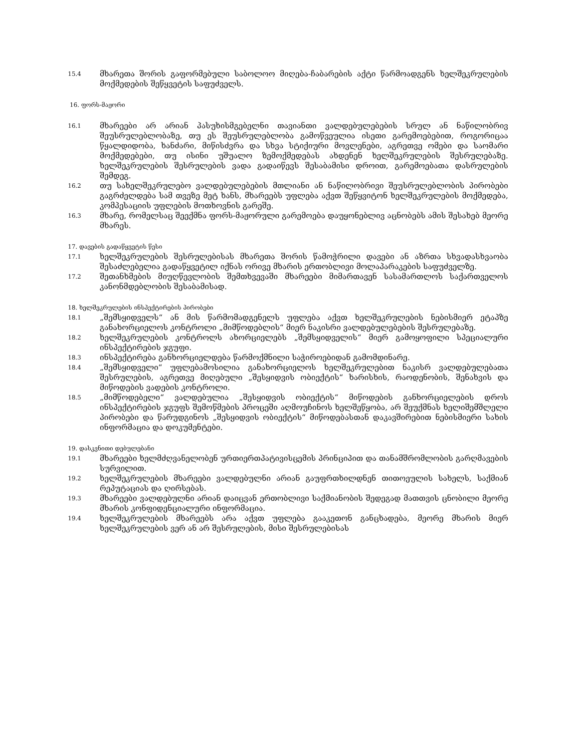15.4
მხარეთა შორის გაფორმებული საბოლოო მიღება-ჩაბარების აქტი წარმოადგენს ხელშეკრულების მოქმედების შეწყვეტის საფუძველს.
16. ფორს-მაჟორი
16.1
მხარეები არ არიან პასუხისმგებელნი თავიანთი ვალდებულებების სრულ ან ნაწილობრივ შეუსრულებლობაზე, თუ ეს შეუსრულებლობა გამოწვეულია ისეთი გარემოებებით, როგორიცაა წყალდიდობა, ხანძარი, მიწისძვრა და სხვა სტიქიური მოვლენები, აგრეთვე ომები და საომარი მოქმედებები, თუ ისინი უშუალო ზემოქმედებას ახდენენ ხელშეკრულების შესრულებაზე. ხელშეკრულების შესრულების ვადა გადაიწევს შესაბამისი დროით, გარემოებათა დასრულების შემდეგ.
16.2
თუ სახელშეკრულებო ვალდებულებების მთლიანი ან ნაწილობრივი შეუსრულებლობის პირობები გაგრძელდება სამ თვეზე მეტ ხანს, მხარეებს უფლება აქვთ შეწყვიტონ ხელშეკრულების მოქმედება, კომპესაციის უფლების მოთხოვნის გარეშე.
16.3
მხარე, რომელსაც შეექმნა ფორს-მაჟორული გარემოება დაუყონებლივ აცნობებს ამის შესახებ მეორე მხარეს.
17. დავების გადაწყვეტის წესი
17.1
ხელშეკრულების შესრულებისას მხარეთა შორის წამოჭრილი დავები ან აზრთა სხვადასხვაობა შესაძლებელია გადაწყვეტილ იქნას ორივე მხარის ერთობლივი მოლაპარაკების საფუძველზე.
17.2
შეთანხმების მიუღწევლობის შემთხვევაში მხარეები მიმართავენ სასამართლოს საქართველოს კანონმდებლობის შესაბამისად.
18. ხელშეკრულების ინსპექტირების პირობები
18.1
„შემსყიდველს“ ან მის წარმომადგენელს უფლება აქვთ ხელშეკრულების ნებისმიერ ეტაპზე განახორციელოს კონტროლი „მიმწოდებლის“ მიერ ნაკისრი ვალდებულებების შესრულებაზე.
18.2
ხელშეკრულების კონტროლს ახორციელებს „შემსყიდველის“ მიერ გამოყოფილი სპეციალური ინსპექტირების ჯგუფი.
18.3
ინსპექტირება განხორციელდება წარმოქმნილი საჭიროებიდან გამომდინარე.
18.4
„შემსყიდველი“ უფლებამოსილია განახორციელოს ხელშეკრულებით ნაკისრ ვალდებულებათა შესრულების, აგრეთვე მიღებული „შესყიდვის ობიექტის“ ხარისხის, რაოდენობის, შენახვის და მიწოდების ვადების კონტროლი.
18.5
„მიმწოდებელი“ ვალდებულია „შესყიდვის ობიექტის“ მიწოდების განხორციელების დროს ინსპექტირების ჯგუფს შემოწმების პროცეში აღმოუჩინოს ხელშეწყობა, არ შეუქმნას ხელიშემშლელი პირობები და წარუდგინოს „შესყიდვის ობიექტის“ მიწოდებასთან დაკავშირებით ნებისმიერი სახის ინფორმაცია და დოკუმენტები.
19. დასკვნითი დებულებანი
19.1
მხარეები ხელმძღვანელობენ ურთიერთპატივისცემის პრინციპით და თანამშრომლობის გარღმავების სურვილით.
19.2
ხელშეკრულების მხარეები ვალდებულნი არიან გაუფრთხილდნენ თითოეულის სახელს, საქმიან რეპუტაციას და ღირსებას.
19.3
მხარეები ვალდებულნი არიან დაიცვან ერთობლივი საქმიანობის შედეგად მათთვის ცნობილი მეორე მხარის კონფიდენციალური ინფორმაცია.
19.4
ხელშეკრულების მხარეებს არა აქვთ უფლება გააკეთონ განცხადება, მეორე მხარის მიერ ხელშეკრულების ვერ ან არ შესრულების, მისი შესრულებისას